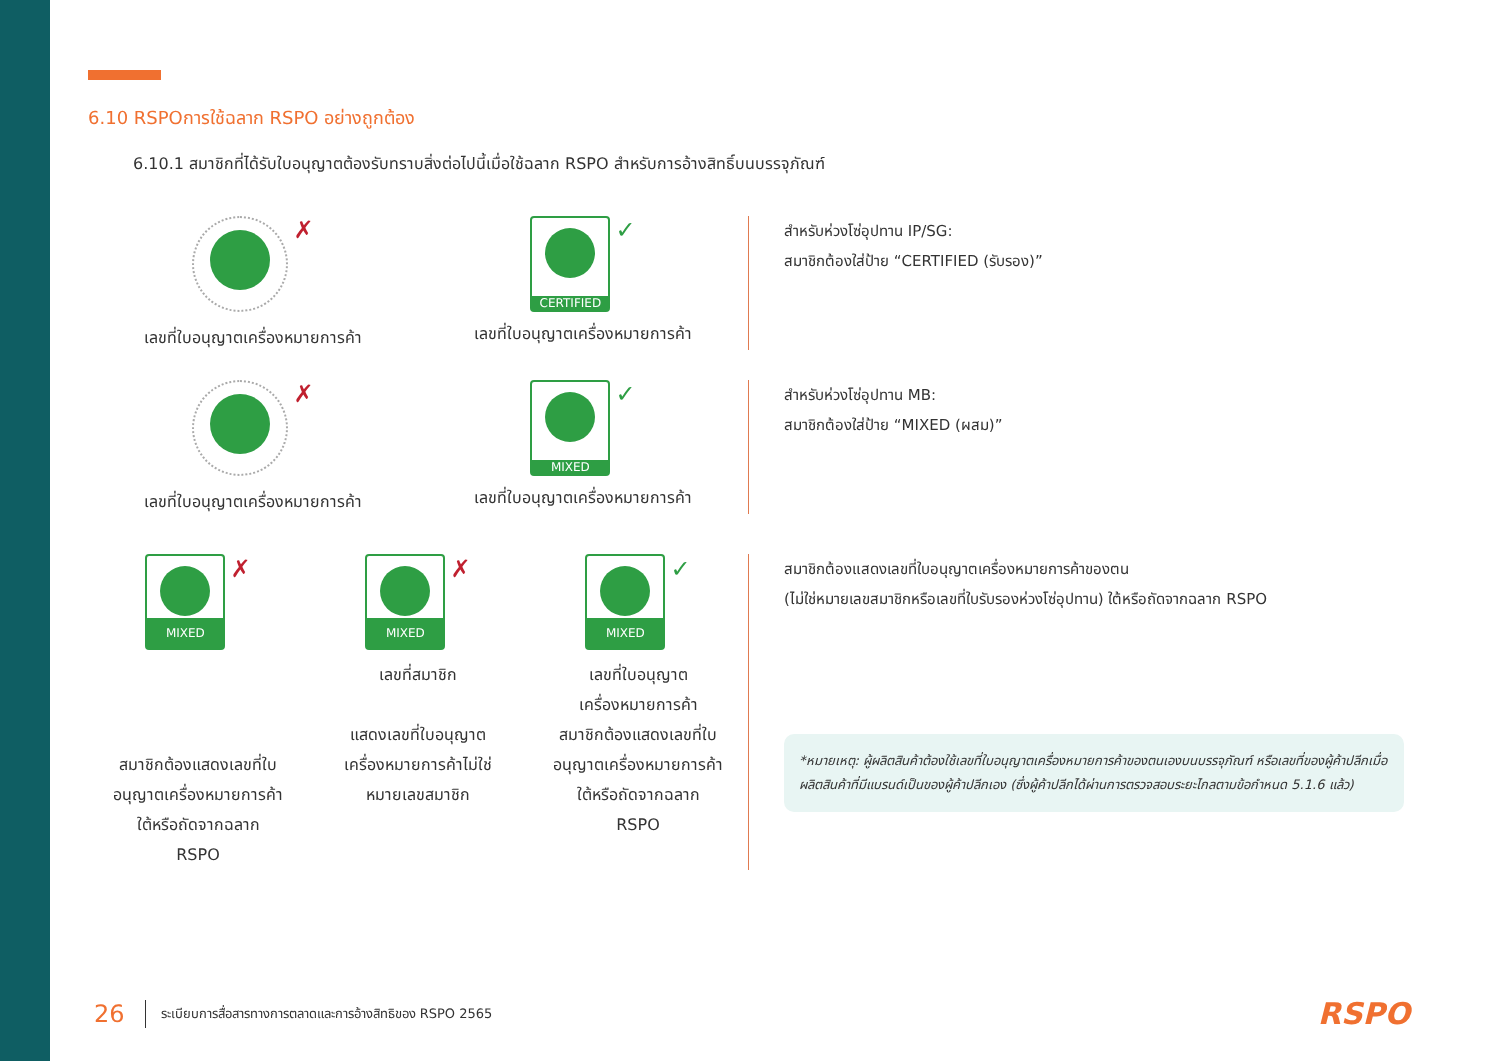6.10 RSPOการใช้ฉลาก RSPO อย่างถูกต้อง
6.10.1 สมาชิกที่ได้รับใบอนุญาตต้องรับทราบสิ่งต่อไปนี้เมื่อใช้ฉลาก RSPO สำหรับการอ้างสิทธิ์บนบรรจุภัณฑ์
✗
เลขที่ใบอนุญาตเครื่องหมายการค้า
CERTIFIED
✓
เลขที่ใบอนุญาตเครื่องหมายการค้า
สำหรับห่วงโซ่อุปทาน IP/SG:
สมาชิกต้องใส่ป้าย “CERTIFIED (รับรอง)”
✗
เลขที่ใบอนุญาตเครื่องหมายการค้า
MIXED
✓
เลขที่ใบอนุญาตเครื่องหมายการค้า
สำหรับห่วงโซ่อุปทาน MB:
สมาชิกต้องใส่ป้าย “MIXED (ผสม)”
MIXED
✗
สมาชิกต้องแสดงเลขที่ใบอนุญาตเครื่องหมายการค้าใต้หรือถัดจากฉลาก RSPO
MIXED
✗
เลขที่สมาชิก
แสดงเลขที่ใบอนุญาตเครื่องหมายการค้าไม่ใช่หมายเลขสมาชิก
MIXED
✓
เลขที่ใบอนุญาตเครื่องหมายการค้า
สมาชิกต้องแสดงเลขที่ใบอนุญาตเครื่องหมายการค้าใต้หรือถัดจากฉลาก RSPO
สมาชิกต้องแสดงเลขที่ใบอนุญาตเครื่องหมายการค้าของตน
(ไม่ใช่หมายเลขสมาชิกหรือเลขที่ใบรับรองห่วงโซ่อุปทาน) ใต้หรือถัดจากฉลาก RSPO
*หมายเหตุ: ผู้ผลิตสินค้าต้องใช้เลขที่ใบอนุญาตเครื่องหมายการค้าของตนเองบนบรรจุภัณฑ์ หรือเลขที่ของผู้ค้าปลีกเมื่อผลิตสินค้าที่มีแบรนด์เป็นของผู้ค้าปลีกเอง (ซึ่งผู้ค้าปลีกได้ผ่านการตรวจสอบระยะไกลตามข้อกำหนด 5.1.6 แล้ว)
26 ระเบียบการสื่อสารทางการตลาดและการอ้างสิทธิของ RSPO 2565 RSPO